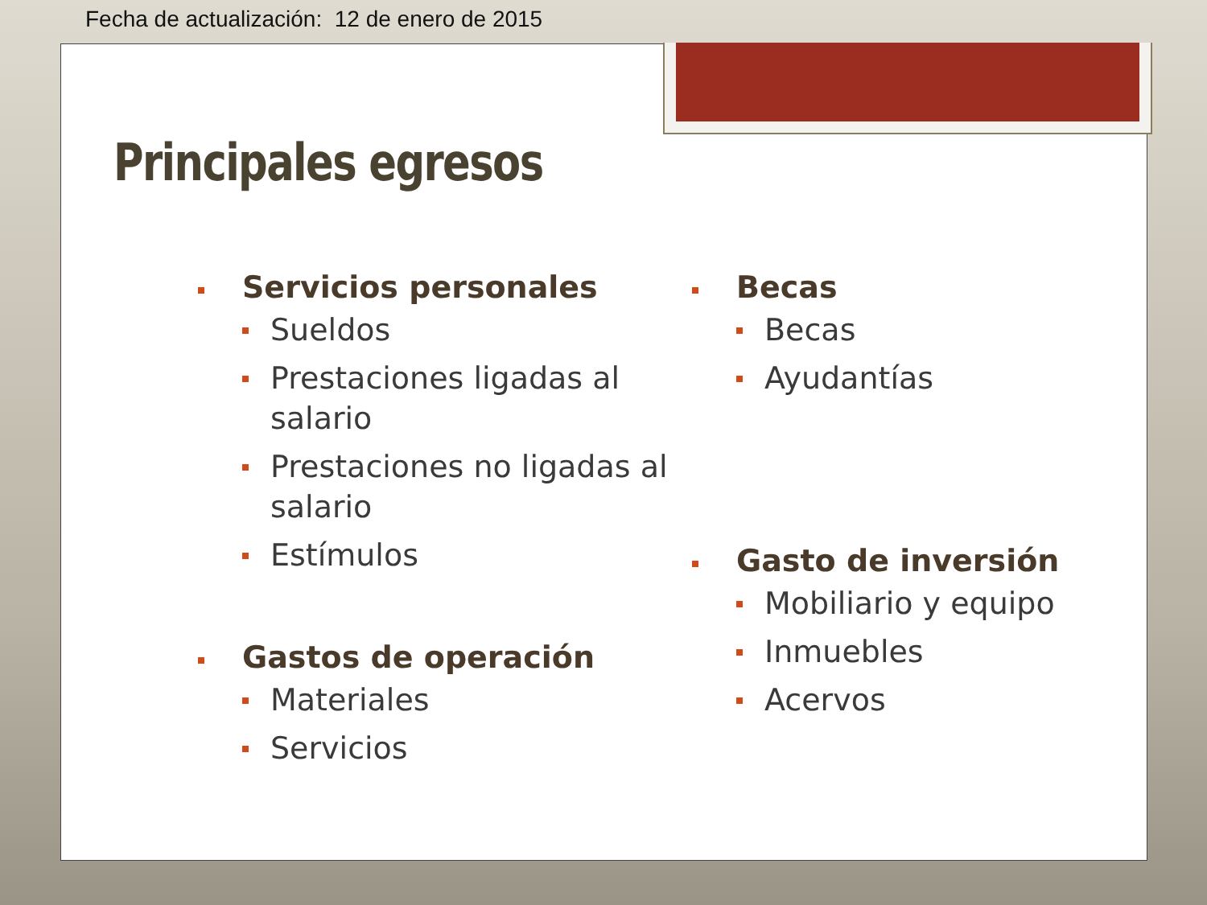Fecha de actualización: 12 de enero de 2015
Principales egresos
Servicios personales
Sueldos
Prestaciones ligadas al salario
Prestaciones no ligadas al salario
Estímulos
Gastos de operación
Materiales
Servicios
Becas
Becas
Ayudantías
Gasto de inversión
Mobiliario y equipo
Inmuebles
Acervos